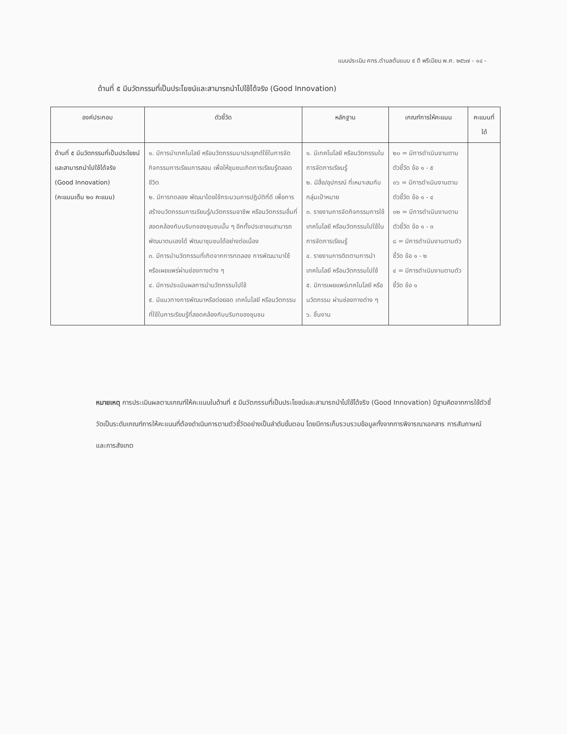แบบประเมิน ศกร.ตำบลต้นแบบ ๕ ดี พรีเมียม พ.ศ. ๒๕๖๗ - ๑๔ -
ด้านที่ ๕ มีนวัตกรรมที่เป็นประโยชน์และสามารถนำไปใช้ได้จริง (Good Innovation)
| องค์ประกอบ | ตัวชี้วัด | หลักฐาน | เกณฑ์การให้คะแนน | คะแนนที่ได้ |
| --- | --- | --- | --- | --- |
| ด้านที่ ๕ มีนวัตกรรมที่เป็นประโยชน์และสามารถนำไปใช้ได้จริง (Good Innovation) (คะแนนเต็ม ๒๐ คะแนน) | ๑. มีการนำเทคโนโลยี หรือนวัตกรรมมาประยุกต์ใช้ในการจัดกิจกรรมการเรียนการสอน เพื่อให้ชุมชนเกิดการเรียนรู้ตลอดชีวิต ๒. มีการทดลอง พัฒนาโดยใช้กระบวนการปฏิบัติที่ดี เพื่อการสร้างนวัตกรรมการเรียนรู้/นวัตกรรมอาชีพ หรือนวัตกรรมอื่นที่สอดคล้องกับบริบทของชุมชนนั้น ๆ อีกทั้งประชาชนสามารถพัฒนาตนเองได้ พัฒนาชุมชนได้อย่างต่อเนื่อง ๓. มีการนำนวัตกรรมที่เกิดจากการทดลอง การพัฒนามาใช้ หรือเผยแพร่ผ่านช่องทางต่าง ๆ ๔. มีการประเมินผลการนำนวัตกรรมไปใช้ ๕. มีแนวทางการพัฒนาหรือต่อยอด เทคโนโลยี หรือนวัตกรรมที่ใช้ในการเรียนรู้ที่สอดคล้องกับบริบทของชุมชน | ๑. มีเทคโนโลยี หรือนวัตกรรมในการจัดการเรียนรู้ ๒. มีสื่อ/อุปกรณ์ ที่เหมาะสมกับกลุ่มเป้าหมาย ๓. รายงานการจัดกิจกรรมการใช้เทคโนโลยี หรือนวัตกรรมไปใช้ในการจัดการเรียนรู้ ๔. รายงานการติดตามการนำเทคโนโลยี หรือนวัตกรรมไปใช้ ๕. มีการเผยแพร่เทคโนโลยี หรือนวัตกรรม ผ่านช่องทางต่าง ๆ ๖. ชิ้นงาน | ๒๐ = มีการดำเนินงานตามตัวชี้วัด ข้อ ๑ - ๕ ๑๖ = มีการดำเนินงานตามตัวชี้วัด ข้อ ๑ - ๔ ๑๒ = มีการดำเนินงานตามตัวชี้วัด ข้อ ๑ - ๓ ๘ = มีการดำเนินงานตามตัวชี้วัด ข้อ ๑ - ๒ ๔ = มีการดำเนินงานตามตัวชี้วัด ข้อ ๑ | |
หมายเหตุ การประเมินผลตามเกณฑ์ให้คะแนนในด้านที่ ๕ มีนวัตกรรมที่เป็นประโยชน์และสามารถนำไปใช้ได้จริง (Good Innovation) มีฐานคิดจากการใช้ตัวชี้วัดเป็นระดับเกณฑ์การให้คะแนนที่ต้องดำเนินการตามตัวชี้วัดอย่างเป็นลำดับขั้นตอน โดยมีการเก็บรวบรวมข้อมูลทั้งจากการพิจารณาเอกสาร การสัมภาษณ์ และการสังเกต